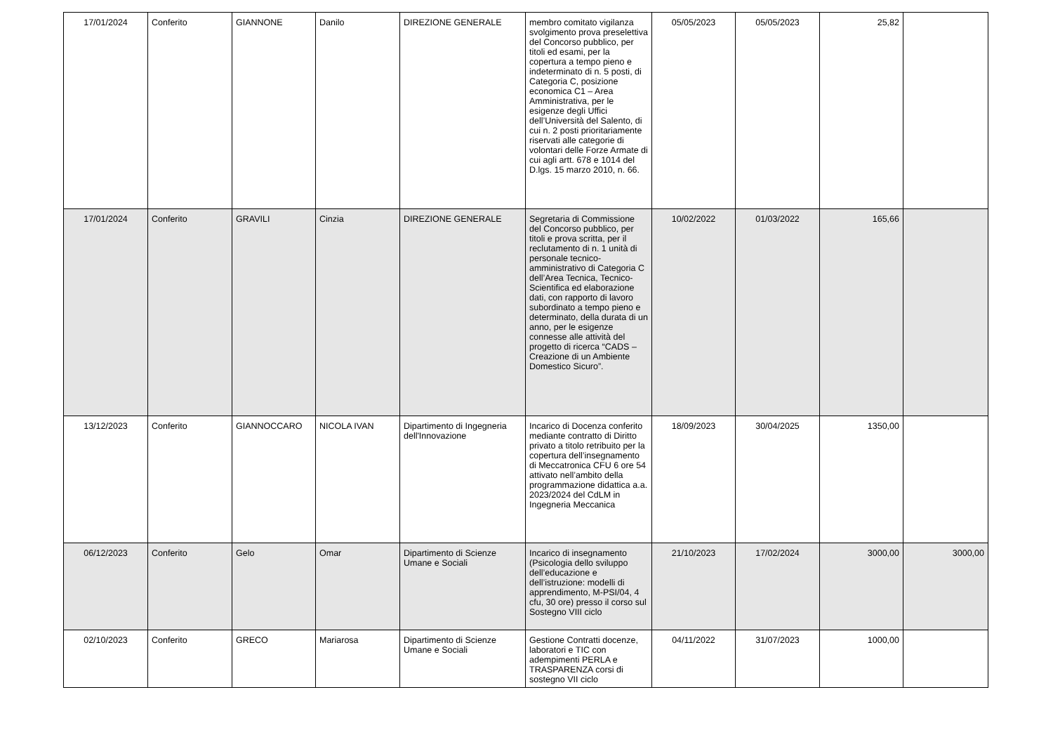| 17/01/2024 | Conferito | GIANNONE | Danilo | DIREZIONE GENERALE | membro comitato vigilanza svolgimento prova preselettiva del Concorso pubblico, per titoli ed esami, per la copertura a tempo pieno e indeterminato di n. 5 posti, di Categoria C, posizione economica C1 – Area Amministrativa, per le esigenze degli Uffici dell’Università del Salento, di cui n. 2 posti prioritariamente riservati alle categorie di volontari delle Forze Armate di cui agli artt. 678 e 1014 del D.lgs. 15 marzo 2010, n. 66. | 05/05/2023 | 05/05/2023 | 25,82 | |
| 17/01/2024 | Conferito | GRAVILI | Cinzia | DIREZIONE GENERALE | Segretaria di Commissione del Concorso pubblico, per titoli e prova scritta, per il reclutamento di n. 1 unità di personale tecnico-amministrativo di Categoria C dell’Area Tecnica, Tecnico-Scientifica ed elaborazione dati, con rapporto di lavoro subordinato a tempo pieno e determinato, della durata di un anno, per le esigenze connesse alle attività del progetto di ricerca “CADS – Creazione di un Ambiente Domestico Sicuro”. | 10/02/2022 | 01/03/2022 | 165,66 | |
| 13/12/2023 | Conferito | GIANNOCCARO | NICOLA IVAN | Dipartimento di Ingegneria dell'Innovazione | Incarico di Docenza conferito mediante contratto di Diritto privato a titolo retribuito per la copertura dell’insegnamento di Meccatronica CFU 6 ore 54 attivato nell’ambito della programmazione didattica a.a. 2023/2024 del CdLM in Ingegneria Meccanica | 18/09/2023 | 30/04/2025 | 1350,00 | |
| 06/12/2023 | Conferito | Gelo | Omar | Dipartimento di Scienze Umane e Sociali | Incarico di insegnamento (Psicologia dello sviluppo dell’educazione e dell’istruzione: modelli di apprendimento, M-PSI/04, 4 cfu, 30 ore) presso il corso sul Sostegno VIII ciclo | 21/10/2023 | 17/02/2024 | 3000,00 | 3000,00 |
| 02/10/2023 | Conferito | GRECO | Mariarosa | Dipartimento di Scienze Umane e Sociali | Gestione Contratti docenze, laboratori e TIC con adempimenti PERLA e TRASPARENZA corsi di sostegno VII ciclo | 04/11/2022 | 31/07/2023 | 1000,00 | |